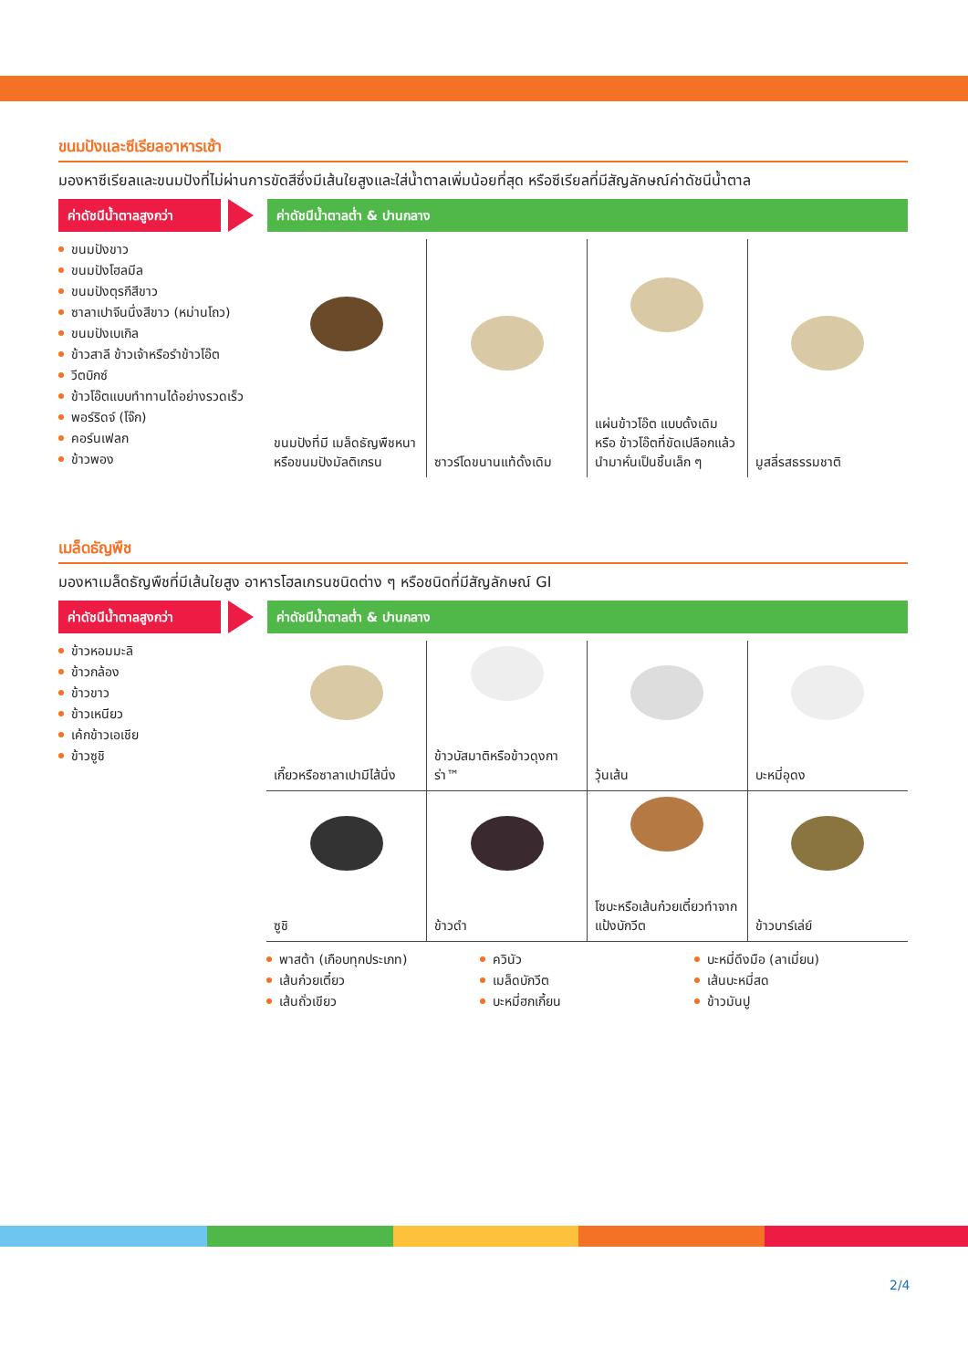ขนมปังและซีเรียลอาหารเช้า
มองหาซีเรียลและขนมปังที่ไม่ผ่านการขัดสีซึ่งมีเส้นใยสูงและใส่น้ำตาลเพิ่มน้อยที่สุด หรือซีเรียลที่มีสัญลักษณ์ค่าดัชนีน้ำตาล
ค่าดัชนีน้ำตาลสูงกว่า
ค่าดัชนีน้ำตาลต่ำ & ปานกลาง
ขนมปังขาว
ขนมปังโฮลมีล
ขนมปังตุรกีสีขาว
ซาลาเปาจีนนึ่งสีขาว (หม่านโถว)
ขนมปังเบเกิล
ข้าวสาลี ข้าวเจ้าหรือรำข้าวโอ๊ต
วีตบิกซ์
ข้าวโอ๊ตแบบทำทานได้อย่างรวดเร็ว
พอร์ริดจ์ (โจ๊ก)
คอร์นเฟลก
ข้าวพอง
| ขนมปังที่มี เมล็ดธัญพืชหนา หรือขนมปังมัลติเกรน | ซาวร์โดขนานแท้ดั้งเดิม | แผ่นข้าวโอ๊ต แบบดั้งเดิม หรือ ข้าวโอ๊ตที่ขัดเปลือกแล้วนำมาหั่นเป็นชิ้นเล็ก ๆ | มูสลี่รสธรรมชาติ |
เมล็ดธัญพืช
มองหาเมล็ดธัญพืชที่มีเส้นใยสูง อาหารโฮลเกรนชนิดต่าง ๆ หรือชนิดที่มีสัญลักษณ์ GI
ค่าดัชนีน้ำตาลสูงกว่า
ค่าดัชนีน้ำตาลต่ำ & ปานกลาง
ข้าวหอมมะลิ
ข้าวกล้อง
ข้าวขาว
ข้าวเหนียว
เค้กข้าวเอเชีย
ข้าวซูชิ
| เกี๊ยวหรือซาลาเปามีไส้นึ่ง | ข้าวบัสมาติหรือข้าวดุงการ่า™ | วุ้นเส้น | บะหมี่อุดง |
| ซูชิ | ข้าวดำ | โซบะหรือเส้นก๋วยเตี๋ยวทำจากแป้งบักวีต | ข้าวบาร์เล่ย์ |
พาสต้า (เกือบทุกประเภท)
เส้นก๋วยเตี๋ยว
เส้นถั่วเขียว
ควินัว
เมล็ดบักวีต
บะหมี่ฮกเกี้ยน
บะหมี่ดึงมือ (ลาเมี่ยน)
เส้นบะหมี่สด
ข้าวมันปู
2/4